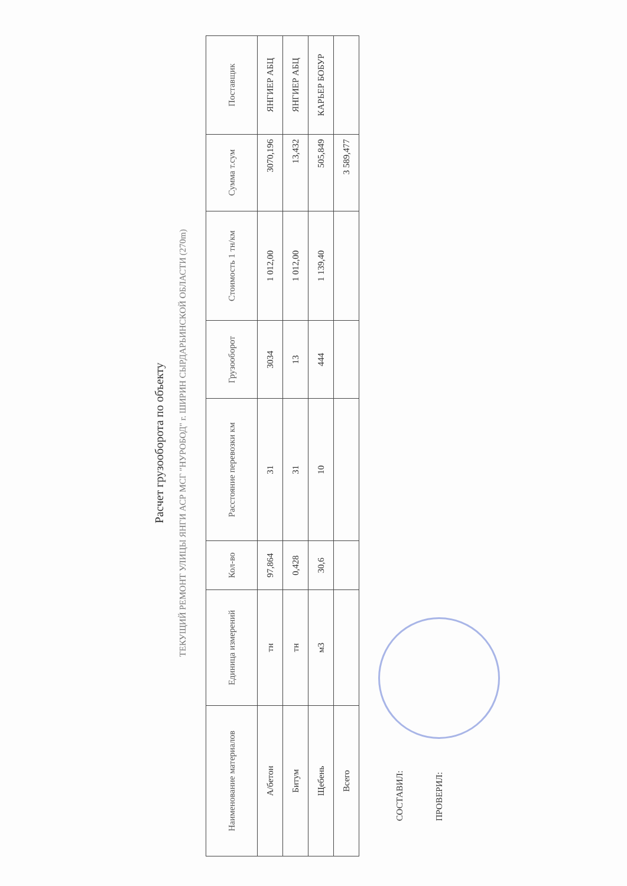Расчет грузооборота по объекту
ТЕКУЩИЙ РЕМОНТ УЛИЦЫ ЯНГИ АСР МСГ "НУРОБОД" г. ШИРИН СЫРДАРЬИНСКОЙ ОБЛАСТИ (270m)
| Наименование материалов | Единица измерений | Кол-во | Расстояние перевозки км | Грузооборот | Стоимость 1 тн/км | Сумма т.сум | Поставщик |
| --- | --- | --- | --- | --- | --- | --- | --- |
| А/бетон | тн | 97,864 | 31 | 3034 | 1 012,00 | 3070,196 | ЯНГИЕР АБЦ |
| Битум | тн | 0,428 | 31 | 13 | 1 012,00 | 13,432 | ЯНГИЕР АБЦ |
| Щебень | м3 | 30,6 | 10 | 444 | 1 139,40 | 505,849 | КАРЬЕР БОБУР |
| Всего | | | | | | 3 589,477 | |
СОСТАВИЛ:
ПРОВЕРИЛ: